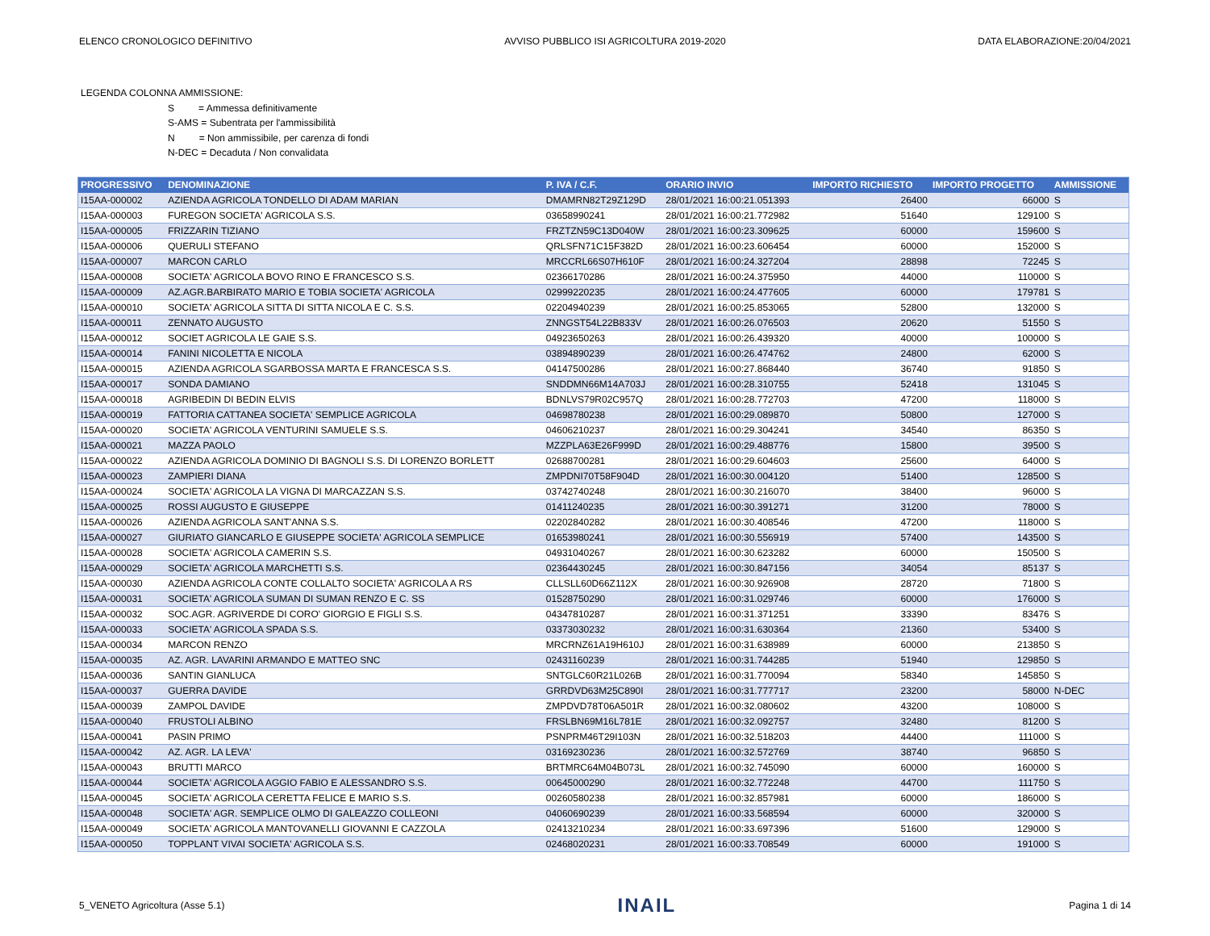ELENCO CRONOLOGICO DEFINITIVO AVVISO PUBBLICO ISI AGRICOLTURA 2019-2020 DATA ELABORAZIONE:20/04/2021
LEGENDA COLONNA AMMISSIONE:
S = Ammessa definitivamente
S-AMS = Subentrata per l'ammissibilità
N = Non ammissibile, per carenza di fondi
N-DEC = Decaduta / Non convalidata
| PROGRESSIVO | DENOMINAZIONE | P. IVA / C.F. | ORARIO INVIO | IMPORTO RICHIESTO | IMPORTO PROGETTO | AMMISSIONE |
| --- | --- | --- | --- | --- | --- | --- |
| I15AA-000002 | AZIENDA AGRICOLA TONDELLO DI ADAM MARIAN | DMAMRN82T29Z129D | 28/01/2021 16:00:21.051393 | 26400 | 66000 | S |
| I15AA-000003 | FUREGON SOCIETA' AGRICOLA S.S. | 03658990241 | 28/01/2021 16:00:21.772982 | 51640 | 129100 | S |
| I15AA-000005 | FRIZZARIN TIZIANO | FRZTZN59C13D040W | 28/01/2021 16:00:23.309625 | 60000 | 159600 | S |
| I15AA-000006 | QUERULI STEFANO | QRLSFN71C15F382D | 28/01/2021 16:00:23.606454 | 60000 | 152000 | S |
| I15AA-000007 | MARCON CARLO | MRCCRL66S07H610F | 28/01/2021 16:00:24.327204 | 28898 | 72245 | S |
| I15AA-000008 | SOCIETA' AGRICOLA BOVO RINO E FRANCESCO S.S. | 02366170286 | 28/01/2021 16:00:24.375950 | 44000 | 110000 | S |
| I15AA-000009 | AZ.AGR.BARBIRATO MARIO E TOBIA SOCIETA' AGRICOLA | 02999220235 | 28/01/2021 16:00:24.477605 | 60000 | 179781 | S |
| I15AA-000010 | SOCIETA' AGRICOLA SITTA DI SITTA NICOLA E C. S.S. | 02204940239 | 28/01/2021 16:00:25.853065 | 52800 | 132000 | S |
| I15AA-000011 | ZENNATO AUGUSTO | ZNNGST54L22B833V | 28/01/2021 16:00:26.076503 | 20620 | 51550 | S |
| I15AA-000012 | SOCIET AGRICOLA LE GAIE S.S. | 04923650263 | 28/01/2021 16:00:26.439320 | 40000 | 100000 | S |
| I15AA-000014 | FANINI NICOLETTA E NICOLA | 03894890239 | 28/01/2021 16:00:26.474762 | 24800 | 62000 | S |
| I15AA-000015 | AZIENDA AGRICOLA SGARBOSSA MARTA E FRANCESCA S.S. | 04147500286 | 28/01/2021 16:00:27.868440 | 36740 | 91850 | S |
| I15AA-000017 | SONDA DAMIANO | SNDDMN66M14A703J | 28/01/2021 16:00:28.310755 | 52418 | 131045 | S |
| I15AA-000018 | AGRIBEDIN DI BEDIN ELVIS | BDNLVS79R02C957Q | 28/01/2021 16:00:28.772703 | 47200 | 118000 | S |
| I15AA-000019 | FATTORIA CATTANEA SOCIETA' SEMPLICE AGRICOLA | 04698780238 | 28/01/2021 16:00:29.089870 | 50800 | 127000 | S |
| I15AA-000020 | SOCIETA' AGRICOLA VENTURINI SAMUELE S.S. | 04606210237 | 28/01/2021 16:00:29.304241 | 34540 | 86350 | S |
| I15AA-000021 | MAZZA PAOLO | MZZPLA63E26F999D | 28/01/2021 16:00:29.488776 | 15800 | 39500 | S |
| I15AA-000022 | AZIENDA AGRICOLA DOMINIO DI BAGNOLI S.S. DI LORENZO BORLETT | 02688700281 | 28/01/2021 16:00:29.604603 | 25600 | 64000 | S |
| I15AA-000023 | ZAMPIERI DIANA | ZMPDNI70T58F904D | 28/01/2021 16:00:30.004120 | 51400 | 128500 | S |
| I15AA-000024 | SOCIETA' AGRICOLA LA VIGNA DI MARCAZZAN S.S. | 03742740248 | 28/01/2021 16:00:30.216070 | 38400 | 96000 | S |
| I15AA-000025 | ROSSI AUGUSTO E GIUSEPPE | 01411240235 | 28/01/2021 16:00:30.391271 | 31200 | 78000 | S |
| I15AA-000026 | AZIENDA AGRICOLA SANT'ANNA S.S. | 02202840282 | 28/01/2021 16:00:30.408546 | 47200 | 118000 | S |
| I15AA-000027 | GIURIATO GIANCARLO E GIUSEPPE SOCIETA' AGRICOLA SEMPLICE | 01653980241 | 28/01/2021 16:00:30.556919 | 57400 | 143500 | S |
| I15AA-000028 | SOCIETA' AGRICOLA CAMERIN S.S. | 04931040267 | 28/01/2021 16:00:30.623282 | 60000 | 150500 | S |
| I15AA-000029 | SOCIETA' AGRICOLA MARCHETTI S.S. | 02364430245 | 28/01/2021 16:00:30.847156 | 34054 | 85137 | S |
| I15AA-000030 | AZIENDA AGRICOLA CONTE COLLALTO SOCIETA' AGRICOLA A RS | CLLSLL60D66Z112X | 28/01/2021 16:00:30.926908 | 28720 | 71800 | S |
| I15AA-000031 | SOCIETA' AGRICOLA SUMAN DI SUMAN RENZO E C. SS | 01528750290 | 28/01/2021 16:00:31.029746 | 60000 | 176000 | S |
| I15AA-000032 | SOC.AGR. AGRIVERDE DI CORO' GIORGIO E FIGLI S.S. | 04347810287 | 28/01/2021 16:00:31.371251 | 33390 | 83476 | S |
| I15AA-000033 | SOCIETA' AGRICOLA SPADA S.S. | 03373030232 | 28/01/2021 16:00:31.630364 | 21360 | 53400 | S |
| I15AA-000034 | MARCON RENZO | MRCRNZ61A19H610J | 28/01/2021 16:00:31.638989 | 60000 | 213850 | S |
| I15AA-000035 | AZ. AGR. LAVARINI ARMANDO E MATTEO SNC | 02431160239 | 28/01/2021 16:00:31.744285 | 51940 | 129850 | S |
| I15AA-000036 | SANTIN GIANLUCA | SNTGLC60R21L026B | 28/01/2021 16:00:31.770094 | 58340 | 145850 | S |
| I15AA-000037 | GUERRA DAVIDE | GRRDVD63M25C890I | 28/01/2021 16:00:31.777717 | 23200 | 58000 | N-DEC |
| I15AA-000039 | ZAMPOL DAVIDE | ZMPDVD78T06A501R | 28/01/2021 16:00:32.080602 | 43200 | 108000 | S |
| I15AA-000040 | FRUSTOLI ALBINO | FRSLBN69M16L781E | 28/01/2021 16:00:32.092757 | 32480 | 81200 | S |
| I15AA-000041 | PASIN PRIMO | PSNPRM46T29I103N | 28/01/2021 16:00:32.518203 | 44400 | 111000 | S |
| I15AA-000042 | AZ. AGR. LA LEVA' | 03169230236 | 28/01/2021 16:00:32.572769 | 38740 | 96850 | S |
| I15AA-000043 | BRUTTI MARCO | BRTMRC64M04B073L | 28/01/2021 16:00:32.745090 | 60000 | 160000 | S |
| I15AA-000044 | SOCIETA' AGRICOLA AGGIO FABIO E ALESSANDRO S.S. | 00645000290 | 28/01/2021 16:00:32.772248 | 44700 | 111750 | S |
| I15AA-000045 | SOCIETA' AGRICOLA CERETTA FELICE E MARIO S.S. | 00260580238 | 28/01/2021 16:00:32.857981 | 60000 | 186000 | S |
| I15AA-000048 | SOCIETA' AGR. SEMPLICE OLMO DI GALEAZZO COLLEONI | 04060690239 | 28/01/2021 16:00:33.568594 | 60000 | 320000 | S |
| I15AA-000049 | SOCIETA' AGRICOLA MANTOVANELLI GIOVANNI E CAZZOLA | 02413210234 | 28/01/2021 16:00:33.697396 | 51600 | 129000 | S |
| I15AA-000050 | TOPPLANT VIVAI SOCIETA' AGRICOLA S.S. | 02468020231 | 28/01/2021 16:00:33.708549 | 60000 | 191000 | S |
5_VENETO Agricoltura (Asse 5.1) INAIL Pagina 1 di 14